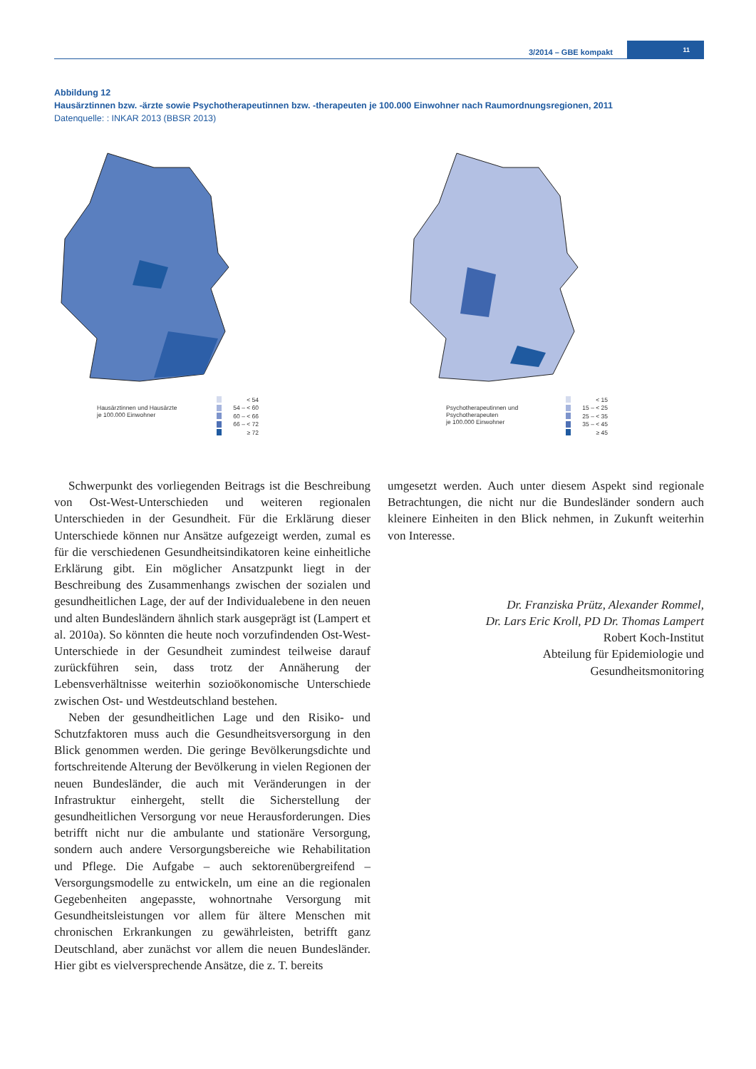3/2014 – GBE kompakt
11
Abbildung 12
Hausärztinnen bzw. -ärzte sowie Psychotherapeutinnen bzw. -therapeuten je 100.000 Einwohner nach Raumordnungsregionen, 2011
Datenquelle: : INKAR 2013 (BBSR 2013)
Hausärztinnen und Hausärzte
je 100.000 Einwohner
< 54
54 – < 60
60 – < 66
66 – < 72
≥ 72
Psychotherapeutinnen und Psychotherapeuten
je 100.000 Einwohner
< 15
15 – < 25
25 – < 35
35 – < 45
≥ 45
Schwerpunkt des vorliegenden Beitrags ist die Beschreibung von Ost-West-Unterschieden und weiteren regionalen Unterschieden in der Gesundheit. Für die Erklärung dieser Unterschiede können nur Ansätze aufgezeigt werden, zumal es für die verschiedenen Gesundheitsindikatoren keine einheitliche Erklärung gibt. Ein möglicher Ansatzpunkt liegt in der Beschreibung des Zusammenhangs zwischen der sozialen und gesundheitlichen Lage, der auf der Individualebene in den neuen und alten Bundesländern ähnlich stark ausgeprägt ist (Lampert et al. 2010a). So könnten die heute noch vorzufindenden Ost-West-Unterschiede in der Gesundheit zumindest teilweise darauf zurückführen sein, dass trotz der Annäherung der Lebensverhältnisse weiterhin sozioökonomische Unterschiede zwischen Ost- und Westdeutschland bestehen.
Neben der gesundheitlichen Lage und den Risiko- und Schutzfaktoren muss auch die Gesundheitsversorgung in den Blick genommen werden. Die geringe Bevölkerungsdichte und fortschreitende Alterung der Bevölkerung in vielen Regionen der neuen Bundesländer, die auch mit Veränderungen in der Infrastruktur einhergeht, stellt die Sicherstellung der gesundheitlichen Versorgung vor neue Herausforderungen. Dies betrifft nicht nur die ambulante und stationäre Versorgung, sondern auch andere Versorgungsbereiche wie Rehabilitation und Pflege. Die Aufgabe – auch sektorenübergreifend – Versorgungsmodelle zu entwickeln, um eine an die regionalen Gegebenheiten angepasste, wohnortnahe Versorgung mit Gesundheitsleistungen vor allem für ältere Menschen mit chronischen Erkrankungen zu gewährleisten, betrifft ganz Deutschland, aber zunächst vor allem die neuen Bundesländer. Hier gibt es vielversprechende Ansätze, die z. T. bereits
umgesetzt werden. Auch unter diesem Aspekt sind regionale Betrachtungen, die nicht nur die Bundesländer sondern auch kleinere Einheiten in den Blick nehmen, in Zukunft weiterhin von Interesse.
Dr. Franziska Prütz, Alexander Rommel,
Dr. Lars Eric Kroll, PD Dr. Thomas Lampert
Robert Koch-Institut
Abteilung für Epidemiologie und
Gesundheitsmonitoring